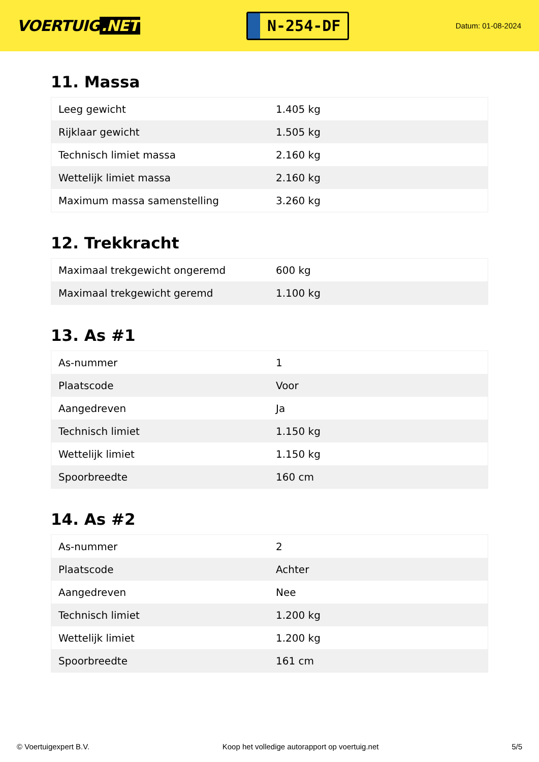VOERTUIG.NET
N-254-DF
Datum: 01-08-2024
11. Massa
| Leeg gewicht | 1.405 kg |
| Rijklaar gewicht | 1.505 kg |
| Technisch limiet massa | 2.160 kg |
| Wettelijk limiet massa | 2.160 kg |
| Maximum massa samenstelling | 3.260 kg |
12. Trekkracht
| Maximaal trekgewicht ongeremd | 600 kg |
| Maximaal trekgewicht geremd | 1.100 kg |
13. As #1
| As-nummer | 1 |
| Plaatscode | Voor |
| Aangedreven | Ja |
| Technisch limiet | 1.150 kg |
| Wettelijk limiet | 1.150 kg |
| Spoorbreedte | 160 cm |
14. As #2
| As-nummer | 2 |
| Plaatscode | Achter |
| Aangedreven | Nee |
| Technisch limiet | 1.200 kg |
| Wettelijk limiet | 1.200 kg |
| Spoorbreedte | 161 cm |
© Voertuigexpert B.V. Koop het volledige autorapport op voertuig.net 5/5